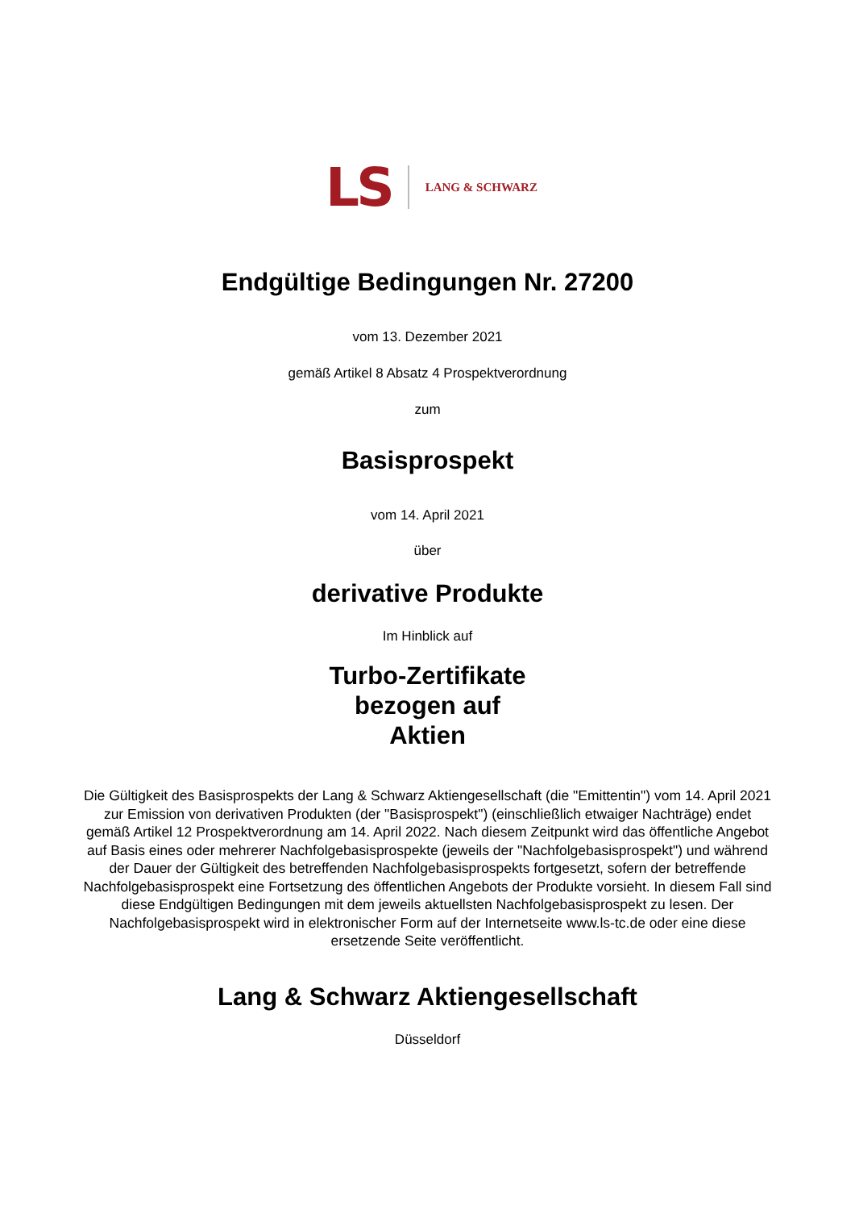LS LANG & SCHWARZ
Endgültige Bedingungen Nr. 27200
vom 13. Dezember 2021
gemäß Artikel 8 Absatz 4 Prospektverordnung
zum
Basisprospekt
vom 14. April 2021
über
derivative Produkte
Im Hinblick auf
Turbo-Zertifikate
bezogen auf
Aktien
Die Gültigkeit des Basisprospekts der Lang & Schwarz Aktiengesellschaft (die "Emittentin") vom 14. April 2021 zur Emission von derivativen Produkten (der "Basisprospekt") (einschließlich etwaiger Nachträge) endet gemäß Artikel 12 Prospektverordnung am 14. April 2022. Nach diesem Zeitpunkt wird das öffentliche Angebot auf Basis eines oder mehrerer Nachfolgebasisprospekte (jeweils der "Nachfolgebasisprospekt") und während der Dauer der Gültigkeit des betreffenden Nachfolgebasisprospekts fortgesetzt, sofern der betreffende Nachfolgebasisprospekt eine Fortsetzung des öffentlichen Angebots der Produkte vorsieht. In diesem Fall sind diese Endgültigen Bedingungen mit dem jeweils aktuellsten Nachfolgebasisprospekt zu lesen. Der Nachfolgebasisprospekt wird in elektronischer Form auf der Internetseite www.ls-tc.de oder eine diese ersetzende Seite veröffentlicht.
Lang & Schwarz Aktiengesellschaft
Düsseldorf